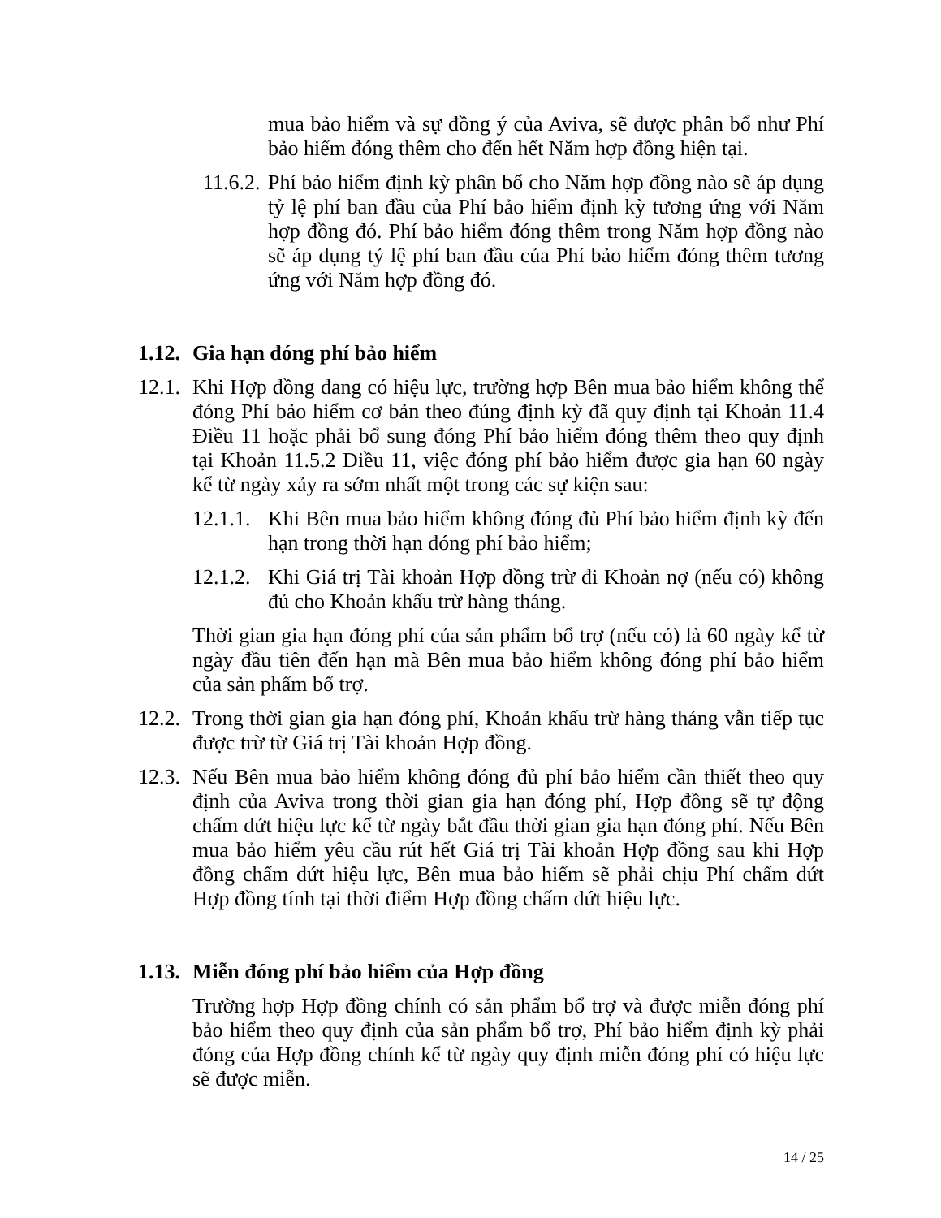mua bảo hiểm và sự đồng ý của Aviva, sẽ được phân bổ như Phí bảo hiểm đóng thêm cho đến hết Năm hợp đồng hiện tại.
11.6.2. Phí bảo hiểm định kỳ phân bổ cho Năm hợp đồng nào sẽ áp dụng tỷ lệ phí ban đầu của Phí bảo hiểm định kỳ tương ứng với Năm hợp đồng đó. Phí bảo hiểm đóng thêm trong Năm hợp đồng nào sẽ áp dụng tỷ lệ phí ban đầu của Phí bảo hiểm đóng thêm tương ứng với Năm hợp đồng đó.
1.12. Gia hạn đóng phí bảo hiểm
12.1. Khi Hợp đồng đang có hiệu lực, trường hợp Bên mua bảo hiểm không thể đóng Phí bảo hiểm cơ bản theo đúng định kỳ đã quy định tại Khoản 11.4 Điều 11 hoặc phải bổ sung đóng Phí bảo hiểm đóng thêm theo quy định tại Khoản 11.5.2 Điều 11, việc đóng phí bảo hiểm được gia hạn 60 ngày kể từ ngày xảy ra sớm nhất một trong các sự kiện sau:
12.1.1. Khi Bên mua bảo hiểm không đóng đủ Phí bảo hiểm định kỳ đến hạn trong thời hạn đóng phí bảo hiểm;
12.1.2. Khi Giá trị Tài khoản Hợp đồng trừ đi Khoản nợ (nếu có) không đủ cho Khoản khấu trừ hàng tháng.
Thời gian gia hạn đóng phí của sản phẩm bổ trợ (nếu có) là 60 ngày kể từ ngày đầu tiên đến hạn mà Bên mua bảo hiểm không đóng phí bảo hiểm của sản phẩm bổ trợ.
12.2. Trong thời gian gia hạn đóng phí, Khoản khấu trừ hàng tháng vẫn tiếp tục được trừ từ Giá trị Tài khoản Hợp đồng.
12.3. Nếu Bên mua bảo hiểm không đóng đủ phí bảo hiểm cần thiết theo quy định của Aviva trong thời gian gia hạn đóng phí, Hợp đồng sẽ tự động chấm dứt hiệu lực kể từ ngày bắt đầu thời gian gia hạn đóng phí. Nếu Bên mua bảo hiểm yêu cầu rút hết Giá trị Tài khoản Hợp đồng sau khi Hợp đồng chấm dứt hiệu lực, Bên mua bảo hiểm sẽ phải chịu Phí chấm dứt Hợp đồng tính tại thời điểm Hợp đồng chấm dứt hiệu lực.
1.13. Miễn đóng phí bảo hiểm của Hợp đồng
Trường hợp Hợp đồng chính có sản phẩm bổ trợ và được miễn đóng phí bảo hiểm theo quy định của sản phẩm bổ trợ, Phí bảo hiểm định kỳ phải đóng của Hợp đồng chính kể từ ngày quy định miễn đóng phí có hiệu lực sẽ được miễn.
14 / 25